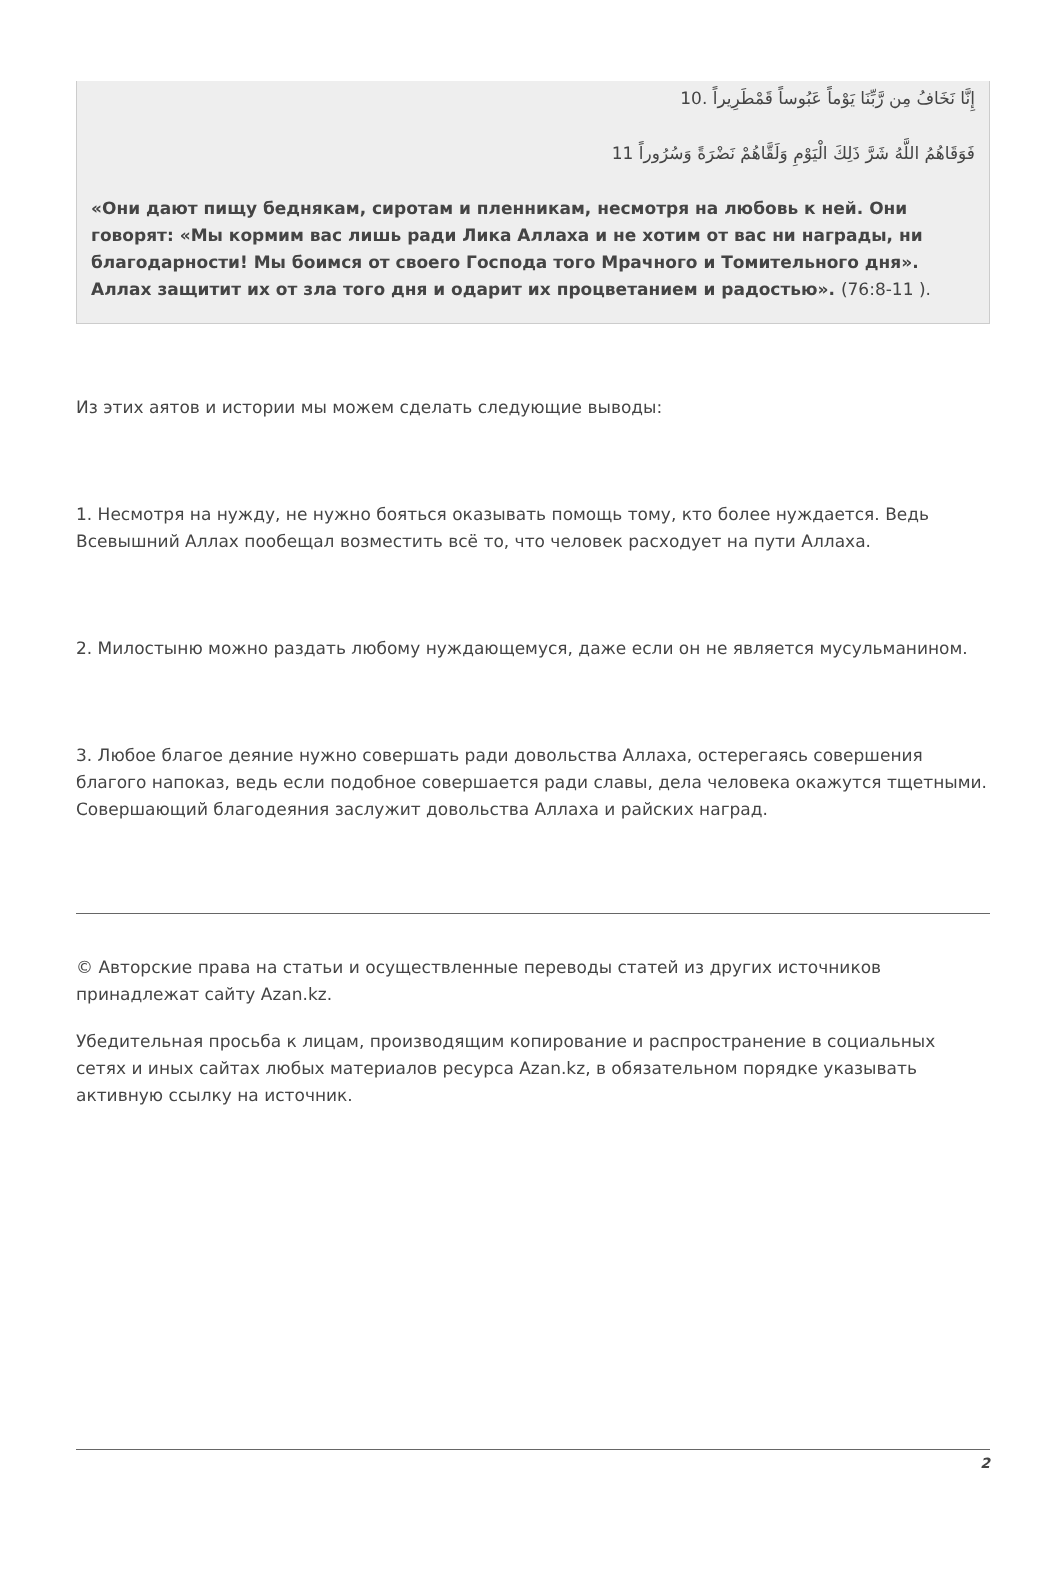إِنَّا نَخَافُ مِن رَّبِّنَا يَوْماً عَبُوساً قَمْطَرِيراً .10
فَوَقَاهُمُ اللَّهُ شَرَّ ذَلِكَ الْيَوْمِ وَلَقَّاهُمْ نَضْرَةً وَسُرُوراً 11
«Они дают пищу беднякам, сиротам и пленникам, несмотря на любовь к ней. Они говорят: «Мы кормим вас лишь ради Лика Аллаха и не хотим от вас ни награды, ни благодарности! Мы боимся от своего Господа того Мрачного и Томительного дня». Аллах защитит их от зла того дня и одарит их процветанием и радостью». (76:8-11 ).
Из этих аятов и истории мы можем сделать следующие выводы:
1. Несмотря на нужду, не нужно бояться оказывать помощь тому, кто более нуждается. Ведь Всевышний Аллах пообещал возместить всё то, что человек расходует на пути Аллаха.
2. Милостыню можно раздать любому нуждающемуся, даже если он не является мусульманином.
3. Любое благое деяние нужно совершать ради довольства Аллаха, остерегаясь совершения благого напоказ, ведь если подобное совершается ради славы, дела человека окажутся тщетными. Совершающий благодеяния заслужит довольства Аллаха и райских наград.
© Авторские права на статьи и осуществленные переводы статей из других источников принадлежат сайту Azan.kz.
Убедительная просьба к лицам, производящим копирование и распространение в социальных сетях и иных сайтах любых материалов ресурса Azan.kz, в обязательном порядке указывать активную ссылку на источник.
2